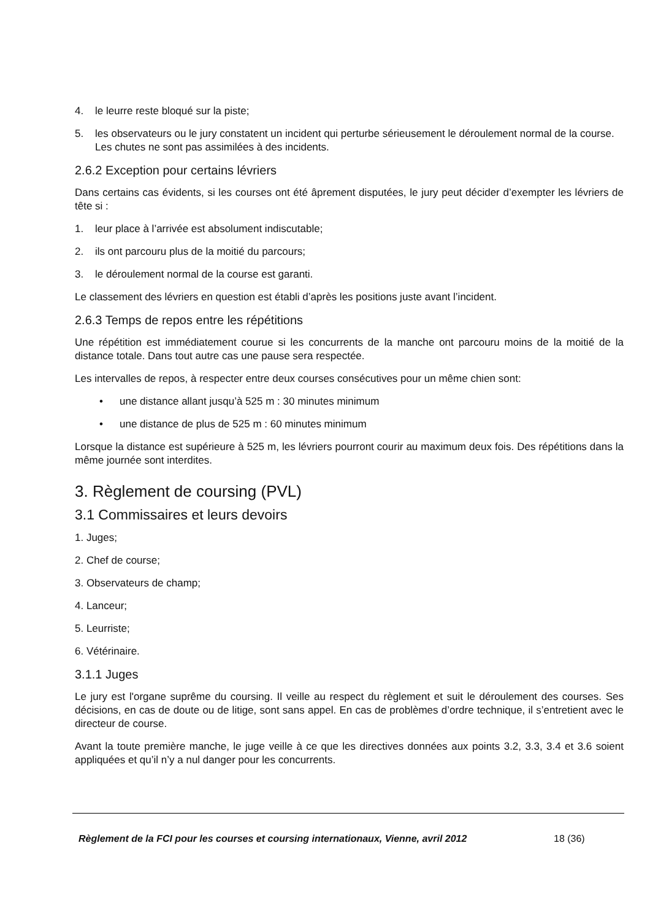4. le leurre reste bloqué sur la piste;
5. les observateurs ou le jury constatent un incident qui perturbe sérieusement le déroulement normal de la course. Les chutes ne sont pas assimilées à des incidents.
2.6.2 Exception pour certains lévriers
Dans certains cas évidents, si les courses ont été âprement disputées, le jury peut décider d’exempter les lévriers de tête si :
1. leur place à l’arrivée est absolument indiscutable;
2. ils ont parcouru plus de la moitié du parcours;
3. le déroulement normal de la course est garanti.
Le classement des lévriers en question est établi d’après les positions juste avant l’incident.
2.6.3 Temps de repos entre les répétitions
Une répétition est immédiatement courue si les concurrents de la manche ont parcouru moins de la moitié de la distance totale. Dans tout autre cas une pause sera respectée.
Les intervalles de repos, à respecter entre deux courses consécutives pour un même chien sont:
• une distance allant jusqu’à 525 m : 30 minutes minimum
• une distance de plus de 525 m : 60 minutes minimum
Lorsque la distance est supérieure à 525 m, les lévriers pourront courir au maximum deux fois. Des répétitions dans la même journée sont interdites.
3. Règlement de coursing (PVL)
3.1 Commissaires et leurs devoirs
1. Juges;
2. Chef de course;
3. Observateurs de champ;
4. Lanceur;
5. Leurriste;
6. Vétérinaire.
3.1.1 Juges
Le jury est l'organe suprême du coursing. Il veille au respect du règlement et suit le déroulement des courses. Ses décisions, en cas de doute ou de litige, sont sans appel. En cas de problèmes d’ordre technique, il s’entretient avec le directeur de course.
Avant la toute première manche, le juge veille à ce que les directives données aux points 3.2, 3.3, 3.4 et 3.6 soient appliquées et qu’il n’y a nul danger pour les concurrents.
Règlement de la FCI pour les courses et coursing internationaux, Vienne, avril 2012
18 (36)